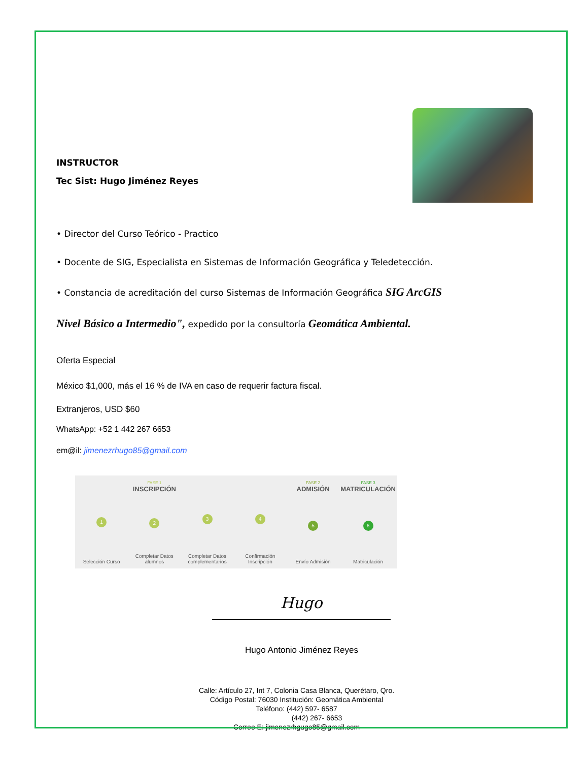INSTRUCTOR
Tec Sist: Hugo Jiménez Reyes
• Director del Curso Teórico - Practico
• Docente de SIG, Especialista en Sistemas de Información Geográfica y Teledetección.
• Constancia de acreditación del curso Sistemas de Información Geográfica SIG ArcGIS
Nivel Básico a Intermedio", expedido por la consultoría Geomática Ambiental.
Oferta Especial
México $1,000, más el 16 % de IVA en caso de requerir factura fiscal.
Extranjeros, USD $60
WhatsApp: +52 1 442 267 6653
em@il: jimenezrhugo85@gmail.com
1
Selección Curso
FASE 1
INSCRIPCIÓN
2
Completar Datos alumnos
3
Completar Datos complementarios
4
Confirmación Inscripción
FASE 2
ADMISIÓN
5
Envío Admisión
FASE 3
MATRICULACIÓN
6
Matriculación
Hugo
Hugo Antonio Jiménez Reyes
Calle: Artículo 27, Int 7, Colonia Casa Blanca, Querétaro, Qro.
Código Postal: 76030 Institución: Geomática Ambiental
Teléfono: (442) 597- 6587
(442) 267- 6653
Correo E: jimenezrhgugo85@gmail.com